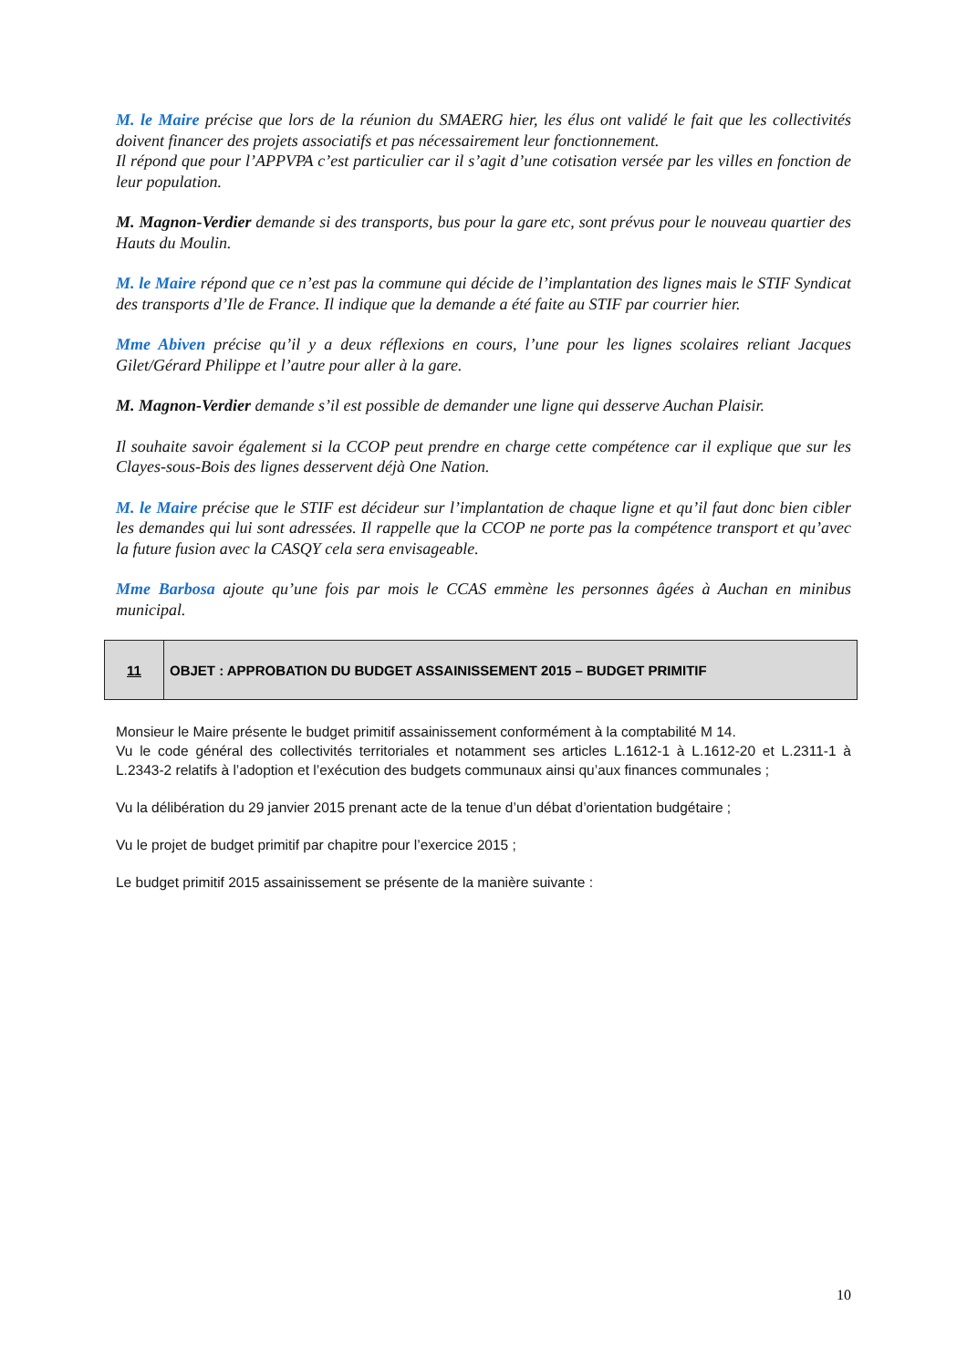M. le Maire précise que lors de la réunion du SMAERG hier, les élus ont validé le fait que les collectivités doivent financer des projets associatifs et pas nécessairement leur fonctionnement.
Il répond que pour l’APPVPA c’est particulier car il s’agit d’une cotisation versée par les villes en fonction de leur population.
M. Magnon-Verdier demande si des transports, bus pour la gare etc, sont prévus pour le nouveau quartier des Hauts du Moulin.
M. le Maire répond que ce n’est pas la commune qui décide de l’implantation des lignes mais le STIF Syndicat des transports d’Ile de France. Il indique que la demande a été faite au STIF par courrier hier.
Mme Abiven précise qu’il y a deux réflexions en cours, l’une pour les lignes scolaires reliant Jacques Gilet/Gérard Philippe et l’autre pour aller à la gare.
M. Magnon-Verdier demande s’il est possible de demander une ligne qui desserve Auchan Plaisir.
Il souhaite savoir également si la CCOP peut prendre en charge cette compétence car il explique que sur les Clayes-sous-Bois des lignes desservent déjà One Nation.
M. le Maire précise que le STIF est décideur sur l’implantation de chaque ligne et qu’il faut donc bien cibler les demandes qui lui sont adressées. Il rappelle que la CCOP ne porte pas la compétence transport et qu’avec la future fusion avec la CASQY cela sera envisageable.
Mme Barbosa ajoute qu’une fois par mois le CCAS emmène les personnes âgées à Auchan en minibus municipal.
| 11 | OBJET : APPROBATION DU BUDGET ASSAINISSEMENT 2015 – BUDGET PRIMITIF |
Monsieur le Maire présente le budget primitif assainissement conformément à la comptabilité M 14.
Vu le code général des collectivités territoriales et notamment ses articles L.1612-1 à L.1612-20 et L.2311-1 à L.2343-2 relatifs à l’adoption et l’exécution des budgets communaux ainsi qu’aux finances communales ;
Vu la délibération du 29 janvier 2015 prenant acte de la tenue d’un débat d’orientation budgétaire ;
Vu le projet de budget primitif par chapitre pour l’exercice 2015 ;
Le budget primitif 2015 assainissement se présente de la manière suivante :
10